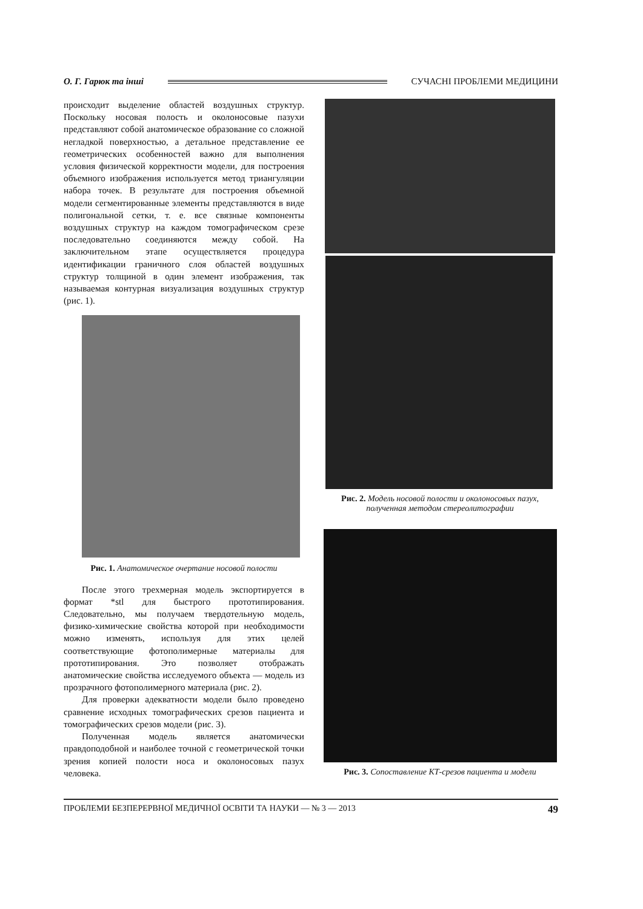О. Г. Гарюк та інші СУЧАСНІ ПРОБЛЕМИ МЕДИЦИНИ
происходит выделение областей воздушных структур. Поскольку носовая полость и околоносовые пазухи представляют собой анатомическое образование со сложной негладкой поверхностью, а детальное представление ее геометрических особенностей важно для выполнения условия физической корректности модели, для построения объемного изображения используется метод триангуляции набора точек. В результате для построения объемной модели сегментированные элементы представляются в виде полигональной сетки, т. е. все связные компоненты воздушных структур на каждом томографическом срезе последовательно соединяются между собой. На заключительном этапе осуществляется процедура идентификации граничного слоя областей воздушных структур толщиной в один элемент изображения, так называемая контурная визуализация воздушных структур (рис. 1).
Рис. 1. Анатомическое очертание носовой полости
После этого трехмерная модель экспортируется в формат *stl для быстрого прототипирования. Следовательно, мы получаем твердотельную модель, физико-химические свойства которой при необходимости можно изменять, используя для этих целей соответствующие фотополимерные материалы для прототипирования. Это позволяет отображать анатомические свойства исследуемого объекта — модель из прозрачного фотополимерного материала (рис. 2).
Для проверки адекватности модели было проведено сравнение исходных томографических срезов пациента и томографических срезов модели (рис. 3).
Полученная модель является анатомически правдоподобной и наиболее точной с геометрической точки зрения копией полости носа и околоносовых пазух человека.
Рис. 2. Модель носовой полости и околоносовых пазух,
полученная методом стереолитографии
Рис. 3. Сопоставление КТ-срезов пациента и модели
ПРОБЛЕМИ БЕЗПЕРЕРВНОЇ МЕДИЧНОЇ ОСВІТИ ТА НАУКИ — № 3 — 2013 49